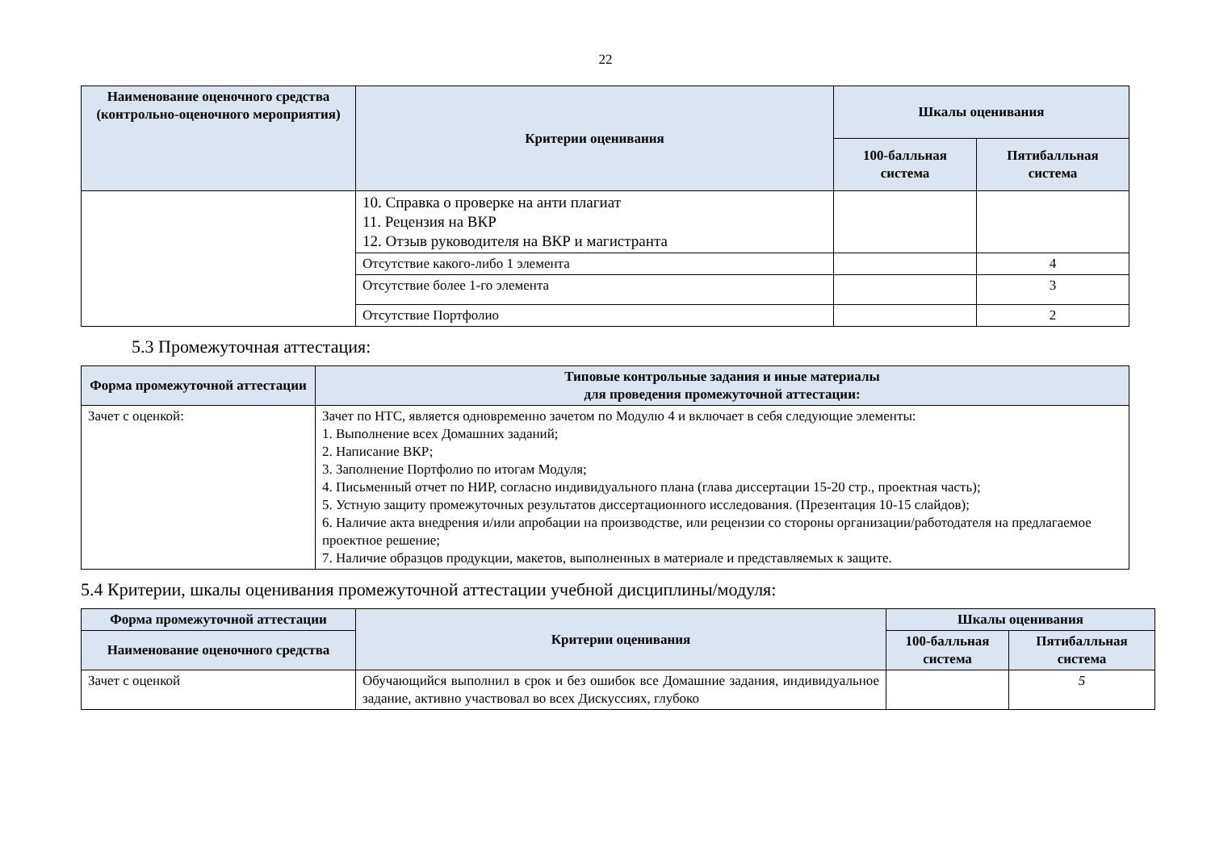22
| Наименование оценочного средства (контрольно-оценочного мероприятия) | Критерии оценивания | Шкалы оценивания | |
| --- | --- | --- | --- |
| | | 100-балльная система | Пятибалльная система |
| | 10. Справка о проверке на анти плагиат 11. Рецензия на ВКР 12. Отзыв руководителя на ВКР и магистранта | | |
| | Отсутствие какого-либо 1 элемента | | 4 |
| | Отсутствие более 1-го элемента | | 3 |
| | Отсутствие Портфолио | | 2 |
5.3 Промежуточная аттестация:
| Форма промежуточной аттестации | Типовые контрольные задания и иные материалы для проведения промежуточной аттестации: |
| --- | --- |
| Зачет с оценкой: | Зачет по НТС, является одновременно зачетом по Модулю 4 и включает в себя следующие элементы: 1. Выполнение всех Домашних заданий; 2. Написание ВКР; 3. Заполнение Портфолио по итогам Модуля; 4. Письменный отчет по НИР, согласно индивидуального плана (глава диссертации 15-20 стр., проектная часть); 5. Устную защиту промежуточных результатов диссертационного исследования. (Презентация 10-15 слайдов); 6. Наличие акта внедрения и/или апробации на производстве, или рецензии со стороны организации/работодателя на предлагаемое проектное решение; 7. Наличие образцов продукции, макетов, выполненных в материале и представляемых к защите. |
5.4 Критерии, шкалы оценивания промежуточной аттестации учебной дисциплины/модуля:
| Форма промежуточной аттестации | Критерии оценивания | Шкалы оценивания | |
| --- | --- | --- | --- |
| Наименование оценочного средства | | 100-балльная система | Пятибалльная система |
| Зачет с оценкой | Обучающийся выполнил в срок и без ошибок все Домашние задания, индивидуальное задание, активно участвовал во всех Дискуссиях, глубоко | | 5 |